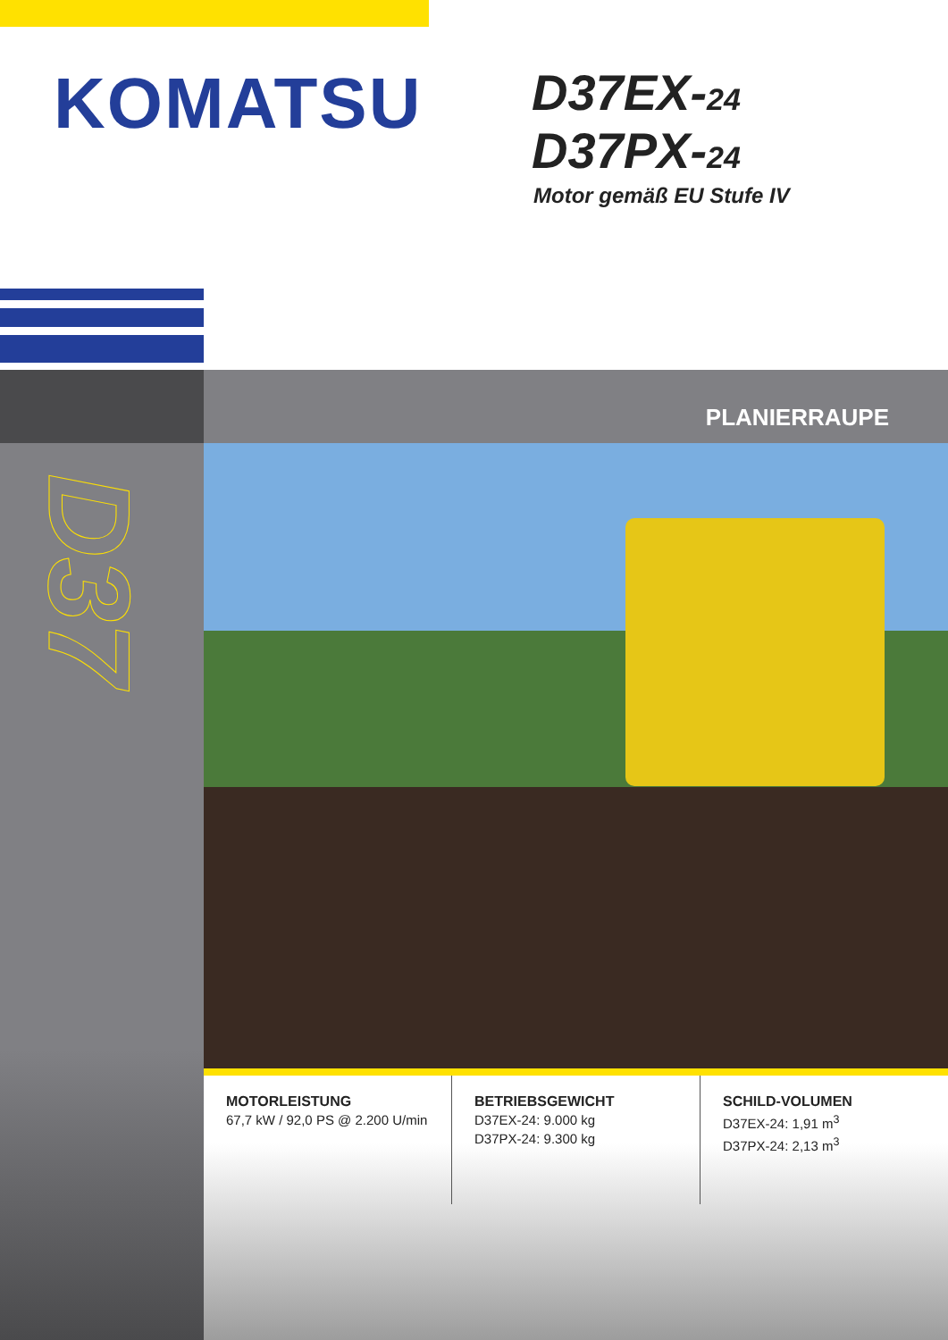KOMATSU
D37EX-24
D37PX-24
Motor gemäß EU Stufe IV
D37
PLANIERRAUPE
MOTORLEISTUNG
67,7 kW / 92,0 PS @ 2.200 U/min
BETRIEBSGEWICHT
D37EX-24: 9.000 kg
D37PX-24: 9.300 kg
SCHILD-VOLUMEN
D37EX-24: 1,91 m<sup>3</sup>
D37PX-24: 2,13 m<sup>3</sup>